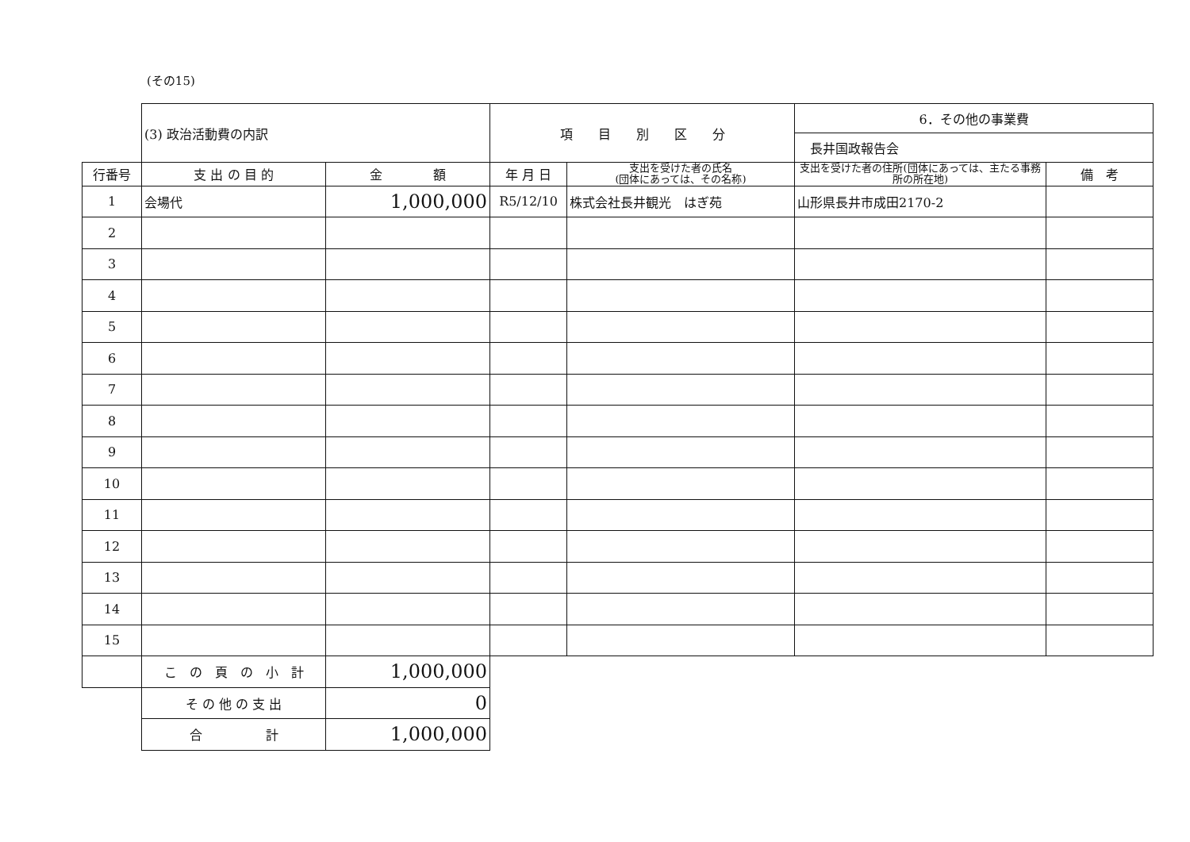(その15)
| | (3) 政治活動費の内訳 | | 項 目 別 区 分 | | 6．その他の事業費 | |
| | | | | | 長井国政報告会 | |
| 行番号 | 支 出 の 目 的 | 金 額 | 年 月 日 | 支出を受けた者の氏名 (団体にあっては、その名称) | 支出を受けた者の住所(団体にあっては、主たる事務所の所在地) | 備 考 |
| 1 | 会場代 | 1,000,000 | R5/12/10 | 株式会社長井観光 はぎ苑 | 山形県長井市成田2170-2 | |
| 2 | | | | | | |
| 3 | | | | | | |
| 4 | | | | | | |
| 5 | | | | | | |
| 6 | | | | | | |
| 7 | | | | | | |
| 8 | | | | | | |
| 9 | | | | | | |
| 10 | | | | | | |
| 11 | | | | | | |
| 12 | | | | | | |
| 13 | | | | | | |
| 14 | | | | | | |
| 15 | | | | | | |
| | こ の 頁 の 小 計 | 1,000,000 | | | | |
| | そ の 他 の 支 出 | 0 | | | | |
| | 合 計 | 1,000,000 | | | | |